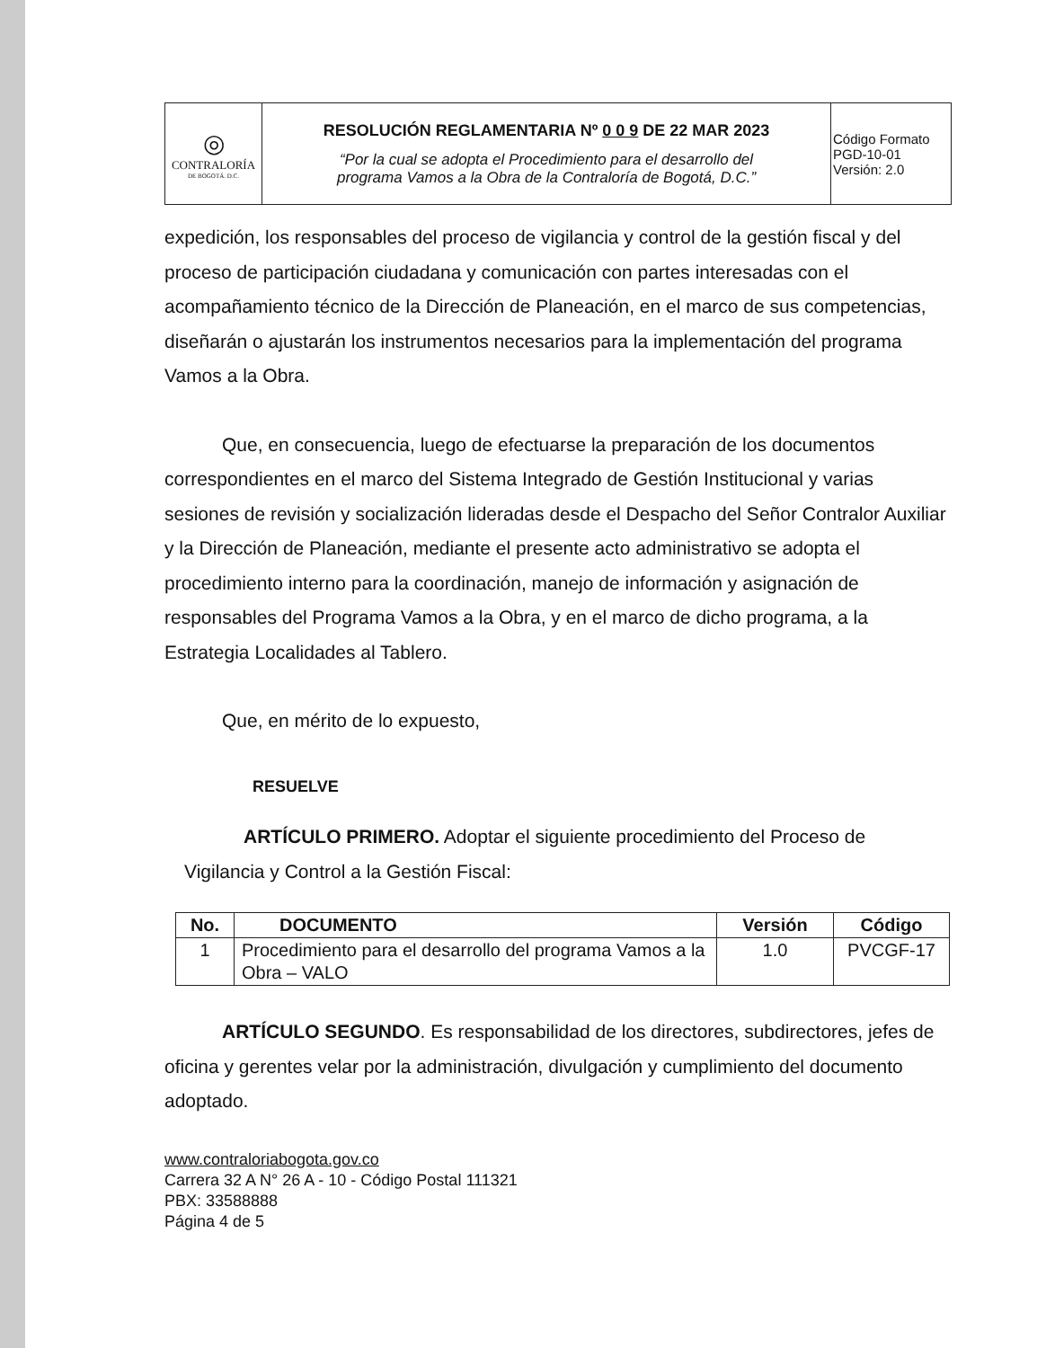| ◎ CONTRALORÍA DE BOGOTÁ. D.C. | RESOLUCIÓN REGLAMENTARIA Nº 0 0 9 DE 22 MAR 2023 “Por la cual se adopta el Procedimiento para el desarrollo del programa Vamos a la Obra de la Contraloría de Bogotá, D.C.” | Código Formato PGD-10-01 Versión: 2.0 |
expedición, los responsables del proceso de vigilancia y control de la gestión fiscal y del proceso de participación ciudadana y comunicación con partes interesadas con el acompañamiento técnico de la Dirección de Planeación, en el marco de sus competencias, diseñarán o ajustarán los instrumentos necesarios para la implementación del programa Vamos a la Obra.
Que, en consecuencia, luego de efectuarse la preparación de los documentos correspondientes en el marco del Sistema Integrado de Gestión Institucional y varias sesiones de revisión y socialización lideradas desde el Despacho del Señor Contralor Auxiliar y la Dirección de Planeación, mediante el presente acto administrativo se adopta el procedimiento interno para la coordinación, manejo de información y asignación de responsables del Programa Vamos a la Obra, y en el marco de dicho programa, a la Estrategia Localidades al Tablero.
Que, en mérito de lo expuesto,
RESUELVE
ARTÍCULO PRIMERO. Adoptar el siguiente procedimiento del Proceso de Vigilancia y Control a la Gestión Fiscal:
| No. | DOCUMENTO | Versión | Código |
| --- | --- | --- | --- |
| 1 | Procedimiento para el desarrollo del programa Vamos a la Obra – VALO | 1.0 | PVCGF-17 |
ARTÍCULO SEGUNDO. Es responsabilidad de los directores, subdirectores, jefes de oficina y gerentes velar por la administración, divulgación y cumplimiento del documento adoptado.
www.contraloriabogota.gov.co
Carrera 32 A N° 26 A - 10 - Código Postal 111321
PBX: 33588888
Página 4 de 5